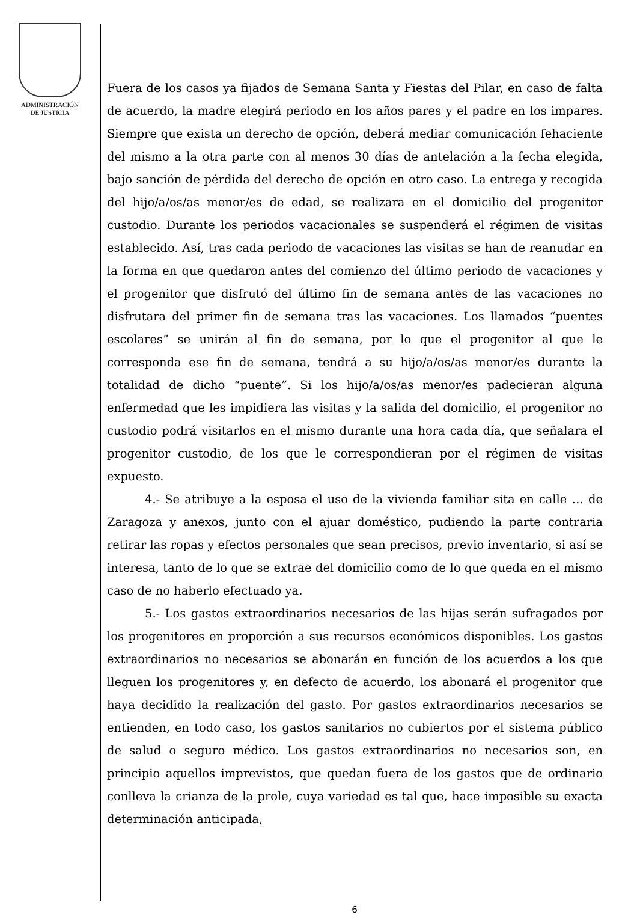ADMINISTRACIÓN
DE JUSTICIA
Fuera de los casos ya fijados de Semana Santa y Fiestas del Pilar, en caso de falta de acuerdo, la madre elegirá periodo en los años pares y el padre en los impares. Siempre que exista un derecho de opción, deberá mediar comunicación fehaciente del mismo a la otra parte con al menos 30 días de antelación a la fecha elegida, bajo sanción de pérdida del derecho de opción en otro caso. La entrega y recogida del hijo/a/os/as menor/es de edad, se realizara en el domicilio del progenitor custodio. Durante los periodos vacacionales se suspenderá el régimen de visitas establecido. Así, tras cada periodo de vacaciones las visitas se han de reanudar en la forma en que quedaron antes del comienzo del último periodo de vacaciones y el progenitor que disfrutó del último fin de semana antes de las vacaciones no disfrutara del primer fin de semana tras las vacaciones. Los llamados “puentes escolares” se unirán al fin de semana, por lo que el progenitor al que le corresponda ese fin de semana, tendrá a su hijo/a/os/as menor/es durante la totalidad de dicho “puente”. Si los hijo/a/os/as menor/es padecieran alguna enfermedad que les impidiera las visitas y la salida del domicilio, el progenitor no custodio podrá visitarlos en el mismo durante una hora cada día, que señalara el progenitor custodio, de los que le correspondieran por el régimen de visitas expuesto.
4.- Se atribuye a la esposa el uso de la vivienda familiar sita en calle … de Zaragoza y anexos, junto con el ajuar doméstico, pudiendo la parte contraria retirar las ropas y efectos personales que sean precisos, previo inventario, si así se interesa, tanto de lo que se extrae del domicilio como de lo que queda en el mismo caso de no haberlo efectuado ya.
5.- Los gastos extraordinarios necesarios de las hijas serán sufragados por los progenitores en proporción a sus recursos económicos disponibles. Los gastos extraordinarios no necesarios se abonarán en función de los acuerdos a los que lleguen los progenitores y, en defecto de acuerdo, los abonará el progenitor que haya decidido la realización del gasto. Por gastos extraordinarios necesarios se entienden, en todo caso, los gastos sanitarios no cubiertos por el sistema público de salud o seguro médico. Los gastos extraordinarios no necesarios son, en principio aquellos imprevistos, que quedan fuera de los gastos que de ordinario conlleva la crianza de la prole, cuya variedad es tal que, hace imposible su exacta determinación anticipada,
6